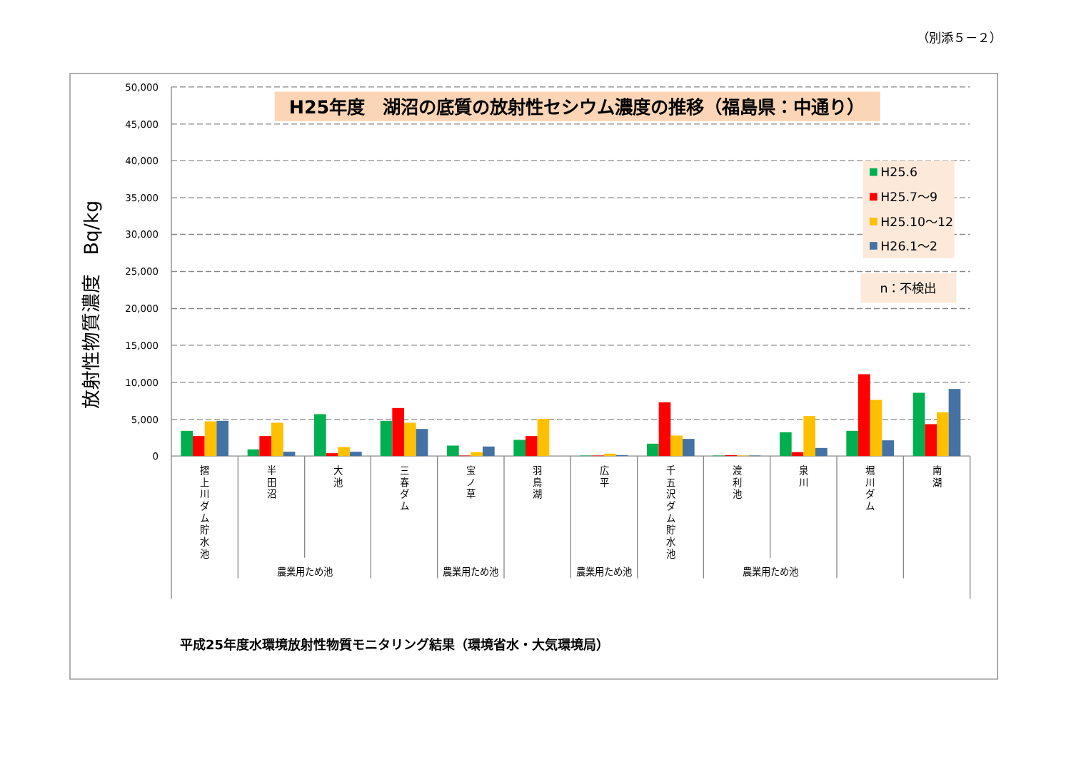（別添５－２）
50,000
45,000
40,000
35,000
30,000
25,000
20,000
15,000
10,000
5,000
0
放射性物質濃度　Bq/kg
H25年度　湖沼の底質の放射性セシウム濃度の推移（福島県：中通り）
H25.6
H25.7～9
H25.10～12
H26.1～2
n：不検出
摺
上
川
ダ
ム
貯
水
池
半
田
沼
大
池
三
春
ダ
ム
宝
ノ
草
羽
鳥
湖
広
平
千
五
沢
ダ
ム
貯
水
池
渡
利
池
泉
川
堀
川
ダ
ム
南
湖
農業用ため池
農業用ため池
農業用ため池
農業用ため池
平成25年度水環境放射性物質モニタリング結果（環境省水・大気環境局）